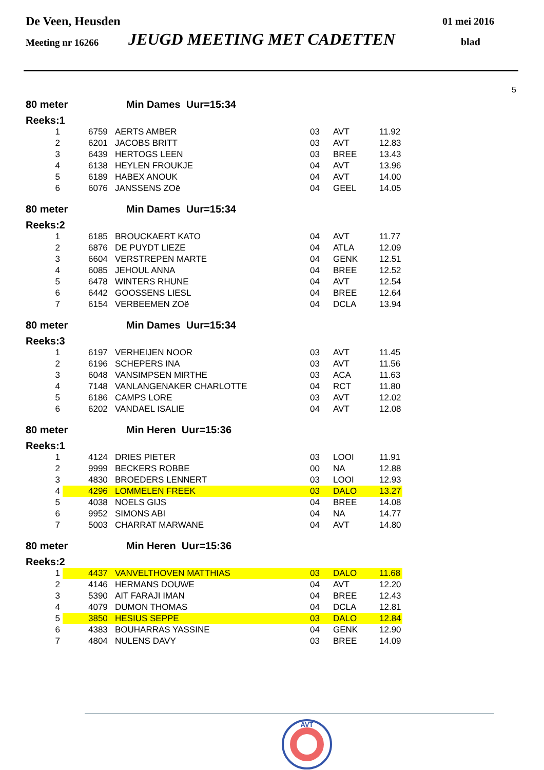De Veen, Heusden 01 mei 2016
Meeting nr 16266 JEUGD MEETING MET CADETTEN blad
5
80 meter Min Dames Uur=15:34
Reeks:1
| 1 | 6759 | AERTS AMBER | 03 | AVT | 11.92 |
| 2 | 6201 | JACOBS BRITT | 03 | AVT | 12.83 |
| 3 | 6439 | HERTOGS LEEN | 03 | BREE | 13.43 |
| 4 | 6138 | HEYLEN FROUKJE | 04 | AVT | 13.96 |
| 5 | 6189 | HABEX ANOUK | 04 | AVT | 14.00 |
| 6 | 6076 | JANSSENS ZOë | 04 | GEEL | 14.05 |
80 meter Min Dames Uur=15:34
Reeks:2
| 1 | 6185 | BROUCKAERT KATO | 04 | AVT | 11.77 |
| 2 | 6876 | DE PUYDT LIEZE | 04 | ATLA | 12.09 |
| 3 | 6604 | VERSTREPEN MARTE | 04 | GENK | 12.51 |
| 4 | 6085 | JEHOUL ANNA | 04 | BREE | 12.52 |
| 5 | 6478 | WINTERS RHUNE | 04 | AVT | 12.54 |
| 6 | 6442 | GOOSSENS LIESL | 04 | BREE | 12.64 |
| 7 | 6154 | VERBEEMEN ZOë | 04 | DCLA | 13.94 |
80 meter Min Dames Uur=15:34
Reeks:3
| 1 | 6197 | VERHEIJEN NOOR | 03 | AVT | 11.45 |
| 2 | 6196 | SCHEPERS INA | 03 | AVT | 11.56 |
| 3 | 6048 | VANSIMPSEN MIRTHE | 03 | ACA | 11.63 |
| 4 | 7148 | VANLANGENAKER CHARLOTTE | 04 | RCT | 11.80 |
| 5 | 6186 | CAMPS LORE | 03 | AVT | 12.02 |
| 6 | 6202 | VANDAEL ISALIE | 04 | AVT | 12.08 |
80 meter Min Heren Uur=15:36
Reeks:1
| 1 | 4124 | DRIES PIETER | 03 | LOOI | 11.91 |
| 2 | 9999 | BECKERS ROBBE | 00 | NA | 12.88 |
| 3 | 4830 | BROEDERS LENNERT | 03 | LOOI | 12.93 |
| 4 | 4296 | LOMMELEN FREEK | 03 | DALO | 13.27 |
| 5 | 4038 | NOELS GIJS | 04 | BREE | 14.08 |
| 6 | 9952 | SIMONS ABI | 04 | NA | 14.77 |
| 7 | 5003 | CHARRAT MARWANE | 04 | AVT | 14.80 |
80 meter Min Heren Uur=15:36
Reeks:2
| 1 | 4437 | VANVELTHOVEN MATTHIAS | 03 | DALO | 11.68 |
| 2 | 4146 | HERMANS DOUWE | 04 | AVT | 12.20 |
| 3 | 5390 | AIT FARAJI IMAN | 04 | BREE | 12.43 |
| 4 | 4079 | DUMON THOMAS | 04 | DCLA | 12.81 |
| 5 | 3850 | HESIUS SEPPE | 03 | DALO | 12.84 |
| 6 | 4383 | BOUHARRAS YASSINE | 04 | GENK | 12.90 |
| 7 | 4804 | NULENS DAVY | 03 | BREE | 14.09 |
AVT